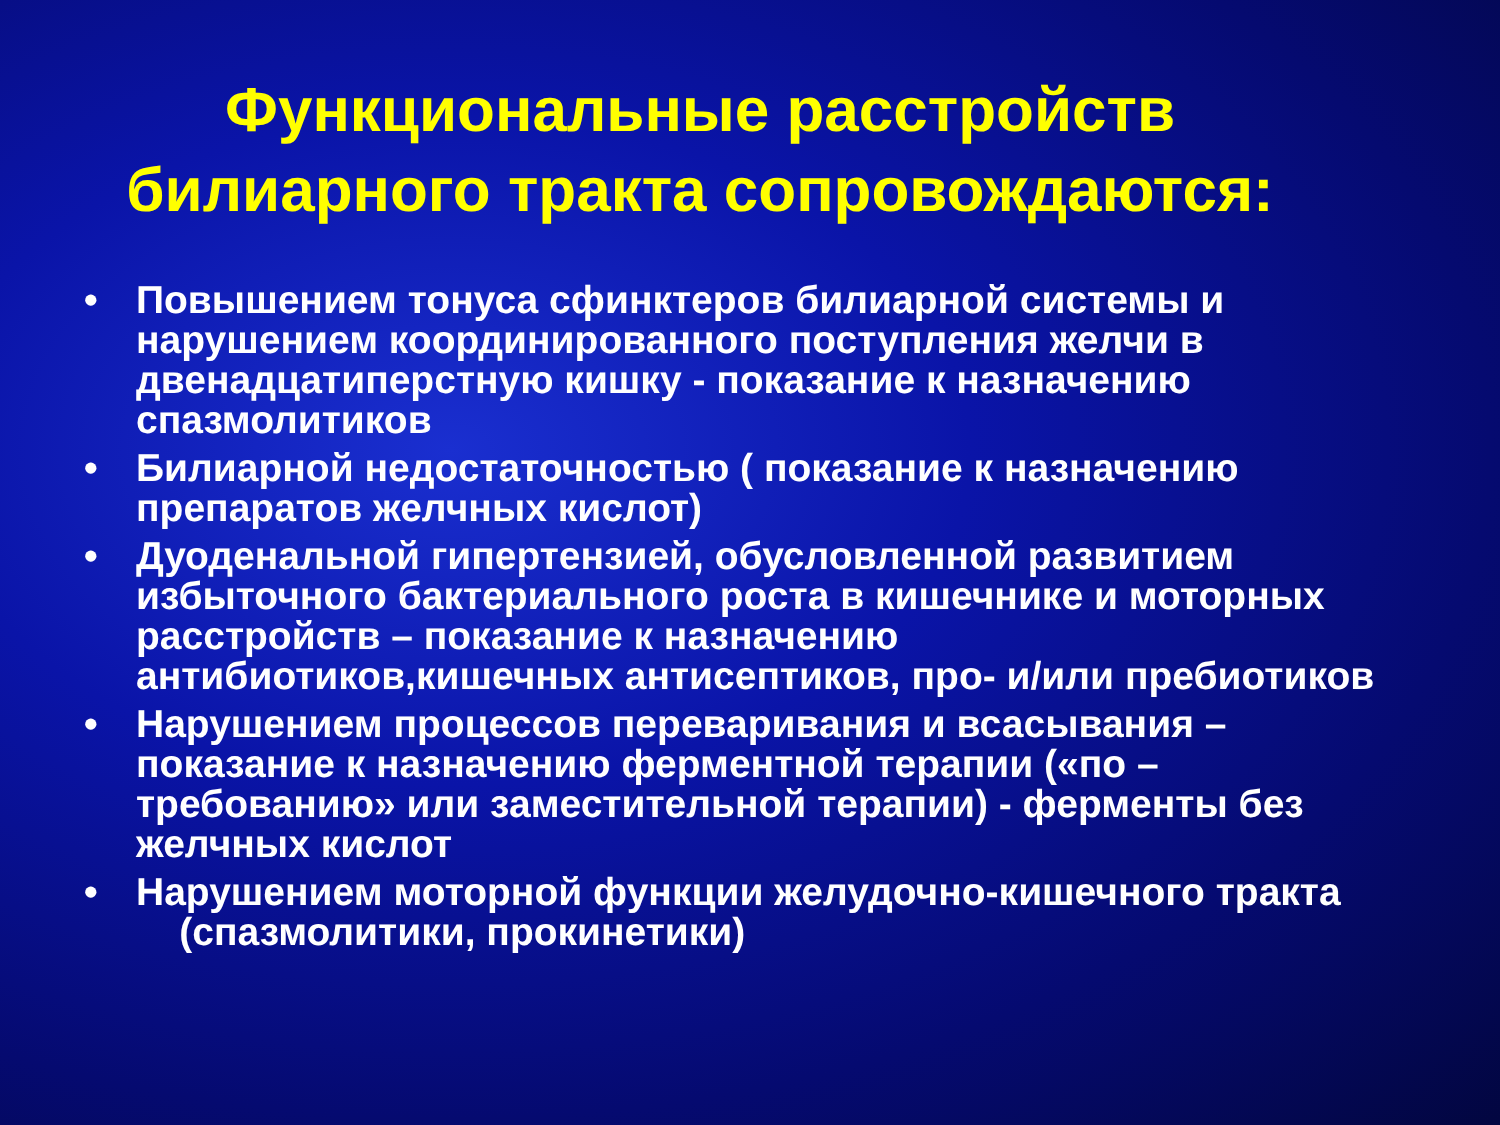Функциональные расстройств
билиарного тракта сопровождаются:
• Повышением тонуса сфинктеров билиарной системы и нарушением координированного поступления желчи в двенадцатиперстную кишку - показание к назначению спазмолитиков
• Билиарной недостаточностью ( показание к назначению препаратов желчных кислот)
• Дуоденальной гипертензией, обусловленной развитием избыточного бактериального роста в кишечнике и моторных расстройств – показание к назначению антибиотиков,кишечных антисептиков, про- и/или пребиотиков
• Нарушением процессов переваривания и всасывания – показание к назначению ферментной терапии («по – требованию» или заместительной терапии) - ферменты без желчных кислот
• Нарушением моторной функции желудочно-кишечного тракта (спазмолитики, прокинетики)